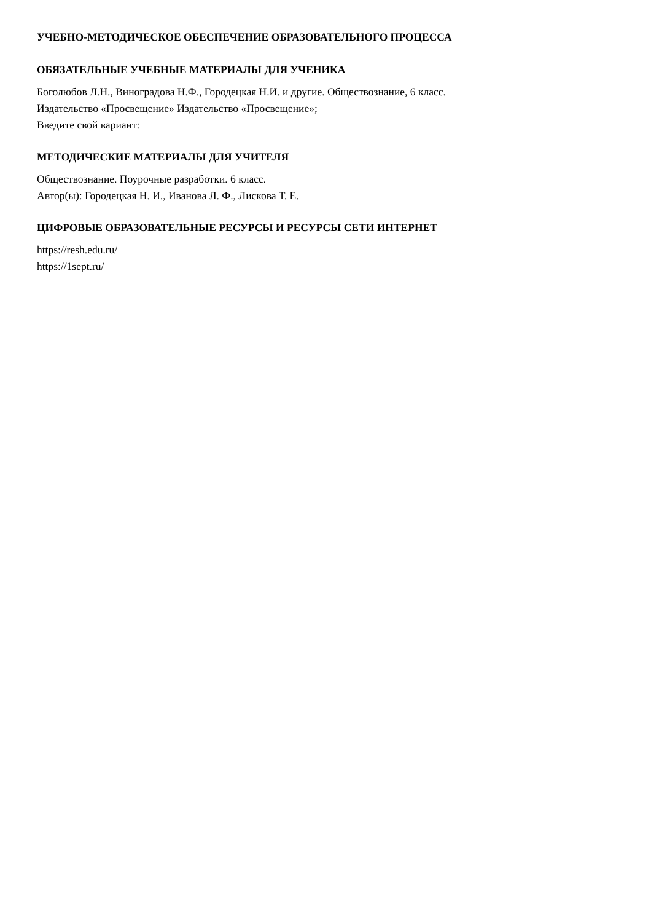УЧЕБНО-МЕТОДИЧЕСКОЕ ОБЕСПЕЧЕНИЕ ОБРАЗОВАТЕЛЬНОГО ПРОЦЕССА
ОБЯЗАТЕЛЬНЫЕ УЧЕБНЫЕ МАТЕРИАЛЫ ДЛЯ УЧЕНИКА
Боголюбов Л.Н., Виноградова Н.Ф., Городецкая Н.И. и другие. Обществознание, 6 класс.
Издательство «Просвещение» Издательство «Просвещение»;
Введите свой вариант:
МЕТОДИЧЕСКИЕ МАТЕРИАЛЫ ДЛЯ УЧИТЕЛЯ
Обществознание. Поурочные разработки. 6 класс.
Автор(ы): Городецкая Н. И., Иванова Л. Ф., Лискова Т. Е.
ЦИФРОВЫЕ ОБРАЗОВАТЕЛЬНЫЕ РЕСУРСЫ И РЕСУРСЫ СЕТИ ИНТЕРНЕТ
https://resh.edu.ru/
https://1sept.ru/